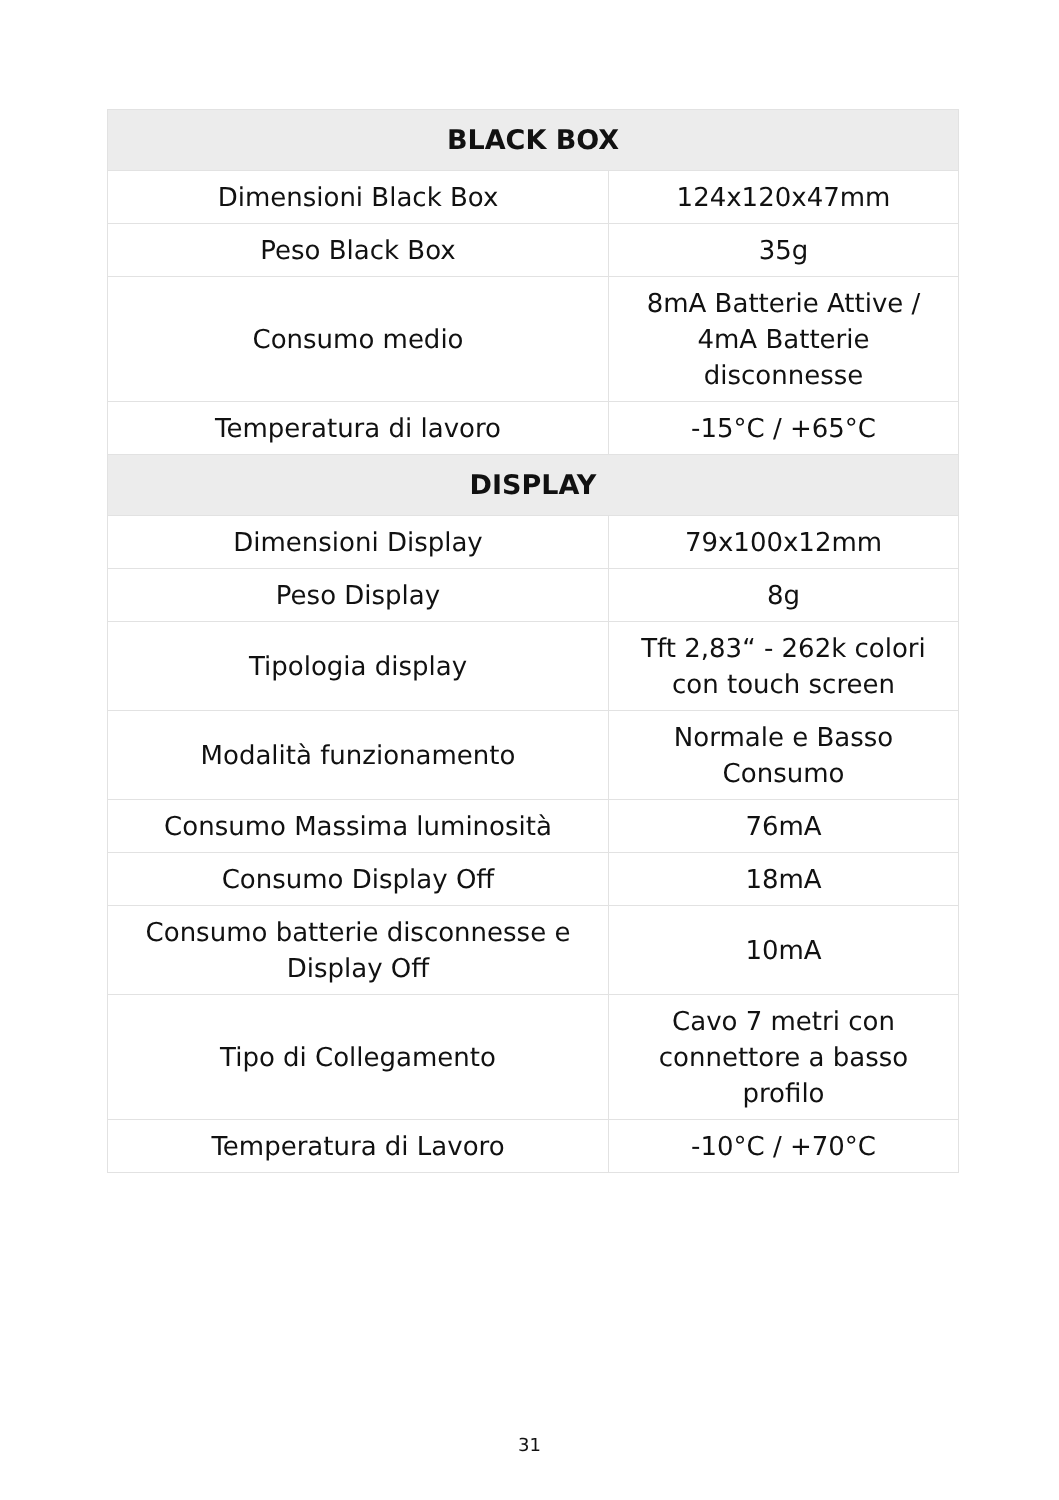| BLACK BOX | |
| --- | --- |
| Dimensioni Black Box | 124x120x47mm |
| Peso Black Box | 35g |
| Consumo medio | 8mA Batterie Attive / 4mA Batterie disconnesse |
| Temperatura di lavoro | -15°C / +65°C |
| DISPLAY | |
| Dimensioni Display | 79x100x12mm |
| Peso Display | 8g |
| Tipologia display | Tft 2,83“ - 262k colori con touch screen |
| Modalità funzionamento | Normale e Basso Consumo |
| Consumo Massima luminosità | 76mA |
| Consumo Display Off | 18mA |
| Consumo batterie disconnesse e Display Off | 10mA |
| Tipo di Collegamento | Cavo 7 metri con connettore a basso profilo |
| Temperatura di Lavoro | -10°C / +70°C |
31